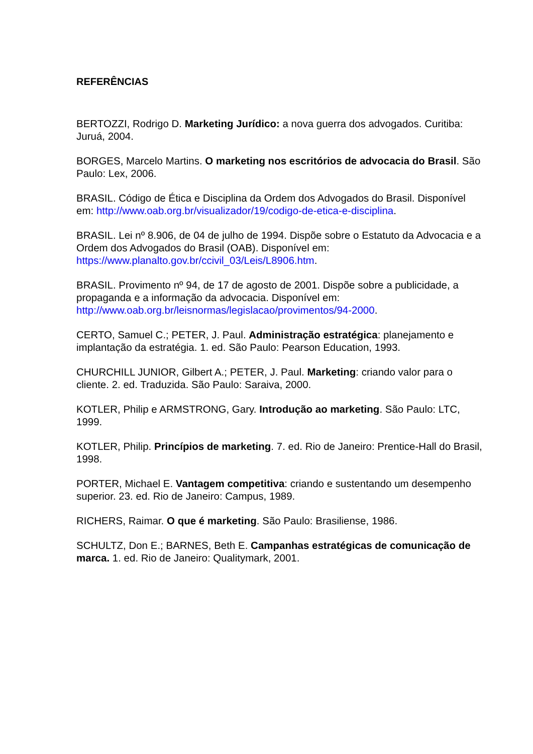REFERÊNCIAS
BERTOZZI, Rodrigo D. Marketing Jurídico: a nova guerra dos advogados. Curitiba: Juruá, 2004.
BORGES, Marcelo Martins. O marketing nos escritórios de advocacia do Brasil. São Paulo: Lex, 2006.
BRASIL. Código de Ética e Disciplina da Ordem dos Advogados do Brasil. Disponível em: http://www.oab.org.br/visualizador/19/codigo-de-etica-e-disciplina.
BRASIL. Lei nº 8.906, de 04 de julho de 1994. Dispõe sobre o Estatuto da Advocacia e a Ordem dos Advogados do Brasil (OAB). Disponível em: https://www.planalto.gov.br/ccivil_03/Leis/L8906.htm.
BRASIL. Provimento nº 94, de 17 de agosto de 2001. Dispõe sobre a publicidade, a propaganda e a informação da advocacia. Disponível em: http://www.oab.org.br/leisnormas/legislacao/provimentos/94-2000.
CERTO, Samuel C.; PETER, J. Paul. Administração estratégica: planejamento e implantação da estratégia. 1. ed. São Paulo: Pearson Education, 1993.
CHURCHILL JUNIOR, Gilbert A.; PETER, J. Paul. Marketing: criando valor para o cliente. 2. ed. Traduzida. São Paulo: Saraiva, 2000.
KOTLER, Philip e ARMSTRONG, Gary. Introdução ao marketing. São Paulo: LTC, 1999.
KOTLER, Philip. Princípios de marketing. 7. ed. Rio de Janeiro: Prentice-Hall do Brasil, 1998.
PORTER, Michael E. Vantagem competitiva: criando e sustentando um desempenho superior. 23. ed. Rio de Janeiro: Campus, 1989.
RICHERS, Raimar. O que é marketing. São Paulo: Brasiliense, 1986.
SCHULTZ, Don E.; BARNES, Beth E. Campanhas estratégicas de comunicação de marca. 1. ed. Rio de Janeiro: Qualitymark, 2001.